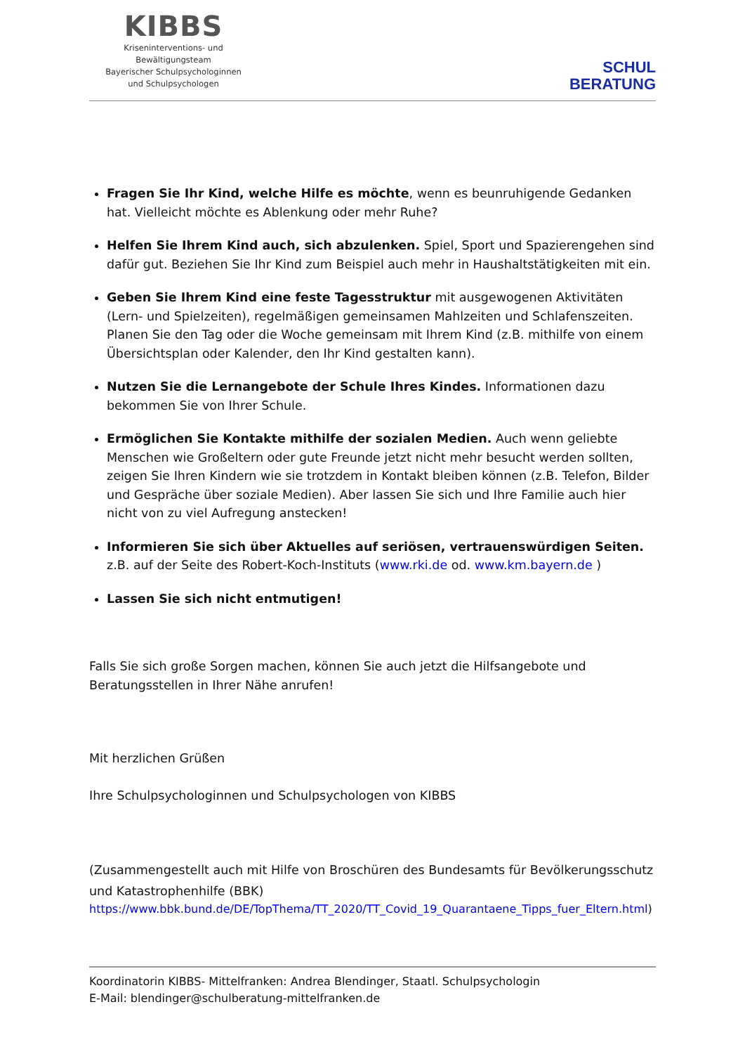KIBBS
Kriseninterventions- und
Bewältigungsteam
Bayerischer Schulpsychologinnen
und Schulpsychologen
SCHUL
BERATUNG
Fragen Sie Ihr Kind, welche Hilfe es möchte, wenn es beunruhigende Gedanken hat. Vielleicht möchte es Ablenkung oder mehr Ruhe?
Helfen Sie Ihrem Kind auch, sich abzulenken. Spiel, Sport und Spazierengehen sind dafür gut. Beziehen Sie Ihr Kind zum Beispiel auch mehr in Haushaltstätigkeiten mit ein.
Geben Sie Ihrem Kind eine feste Tagesstruktur mit ausgewogenen Aktivitäten (Lern- und Spielzeiten), regelmäßigen gemeinsamen Mahlzeiten und Schlafenszeiten. Planen Sie den Tag oder die Woche gemeinsam mit Ihrem Kind (z.B. mithilfe von einem Übersichtsplan oder Kalender, den Ihr Kind gestalten kann).
Nutzen Sie die Lernangebote der Schule Ihres Kindes. Informationen dazu bekommen Sie von Ihrer Schule.
Ermöglichen Sie Kontakte mithilfe der sozialen Medien. Auch wenn geliebte Menschen wie Großeltern oder gute Freunde jetzt nicht mehr besucht werden sollten, zeigen Sie Ihren Kindern wie sie trotzdem in Kontakt bleiben können (z.B. Telefon, Bilder und Gespräche über soziale Medien). Aber lassen Sie sich und Ihre Familie auch hier nicht von zu viel Aufregung anstecken!
Informieren Sie sich über Aktuelles auf seriösen, vertrauenswürdigen Seiten. z.B. auf der Seite des Robert-Koch-Instituts (www.rki.de od. www.km.bayern.de )
Lassen Sie sich nicht entmutigen!
Falls Sie sich große Sorgen machen, können Sie auch jetzt die Hilfsangebote und Beratungsstellen in Ihrer Nähe anrufen!
Mit herzlichen Grüßen
Ihre Schulpsychologinnen und Schulpsychologen von KIBBS
(Zusammengestellt auch mit Hilfe von Broschüren des Bundesamts für Bevölkerungsschutz und Katastrophenhilfe (BBK)
https://www.bbk.bund.de/DE/TopThema/TT_2020/TT_Covid_19_Quarantaene_Tipps_fuer_Eltern.html)
Koordinatorin KIBBS- Mittelfranken: Andrea Blendinger, Staatl. Schulpsychologin
E-Mail: blendinger@schulberatung-mittelfranken.de